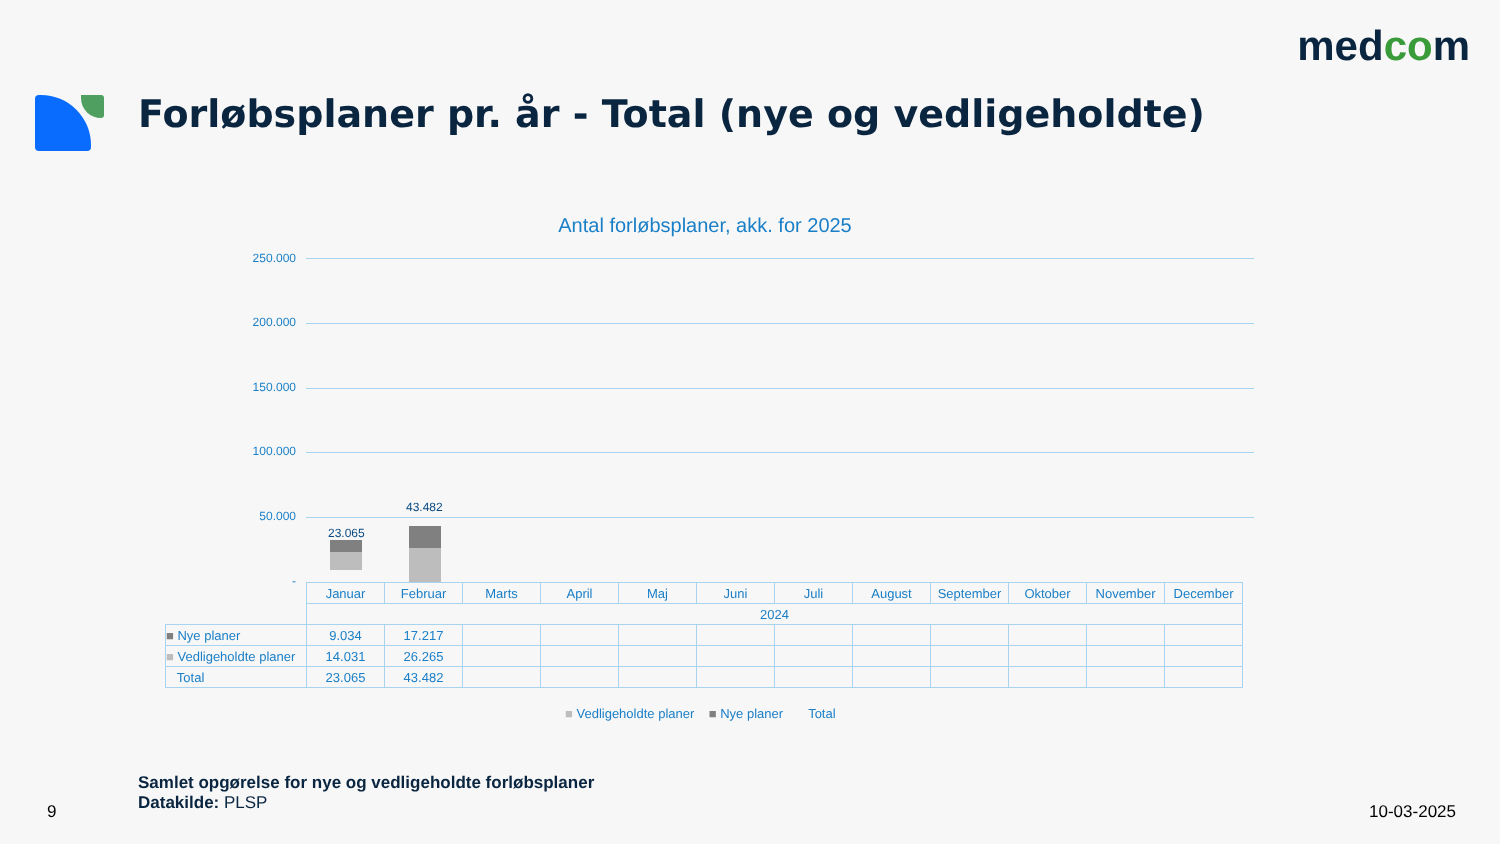medcom
Forløbsplaner pr. år - Total (nye og vedligeholdte)
Antal forløbsplaner, akk. for 2025
250.000
200.000
150.000
100.000
50.000
-
23.065
43.482
| | Januar | Februar | Marts | April | Maj | Juni | Juli | August | September | Oktober | November | December |
| | 2024 | | | | | | | | | | | |
| ■ Nye planer | 9.034 | 17.217 | | | | | | | | | | |
| ■ Vedligeholdte planer | 14.031 | 26.265 | | | | | | | | | | |
| Total | 23.065 | 43.482 | | | | | | | | | | |
■ Vedligeholdte planer ■ Nye planer Total
Samlet opgørelse for nye og vedligeholdte forløbsplaner
Datakilde: PLSP
9 10-03-2025